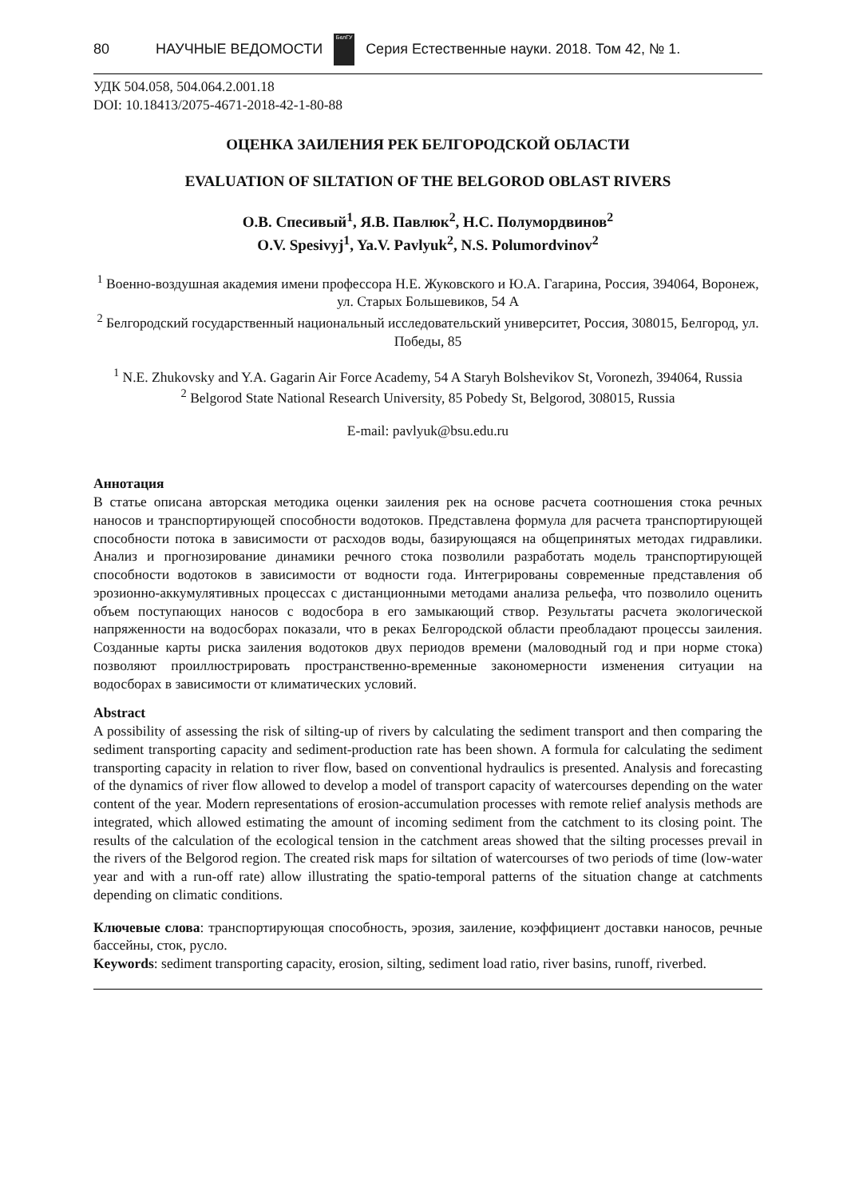80 НАУЧНЫЕ ВЕДОМОСТИ
БелГУ
Серия Естественные науки. 2018. Том 42, № 1.
УДК 504.058, 504.064.2.001.18
DOI: 10.18413/2075-4671-2018-42-1-80-88
ОЦЕНКА ЗАИЛЕНИЯ РЕК БЕЛГОРОДСКОЙ ОБЛАСТИ
EVALUATION OF SILTATION OF THE BELGOROD OBLAST RIVERS
О.В. Спесивый<sup>1</sup>, Я.В. Павлюк<sup>2</sup>, Н.С. Полумордвинов<sup>2</sup>
O.V. Spesivyj<sup>1</sup>, Ya.V. Pavlyuk<sup>2</sup>, N.S. Polumordvinov<sup>2</sup>
<sup>1</sup> Военно-воздушная академия имени профессора Н.Е. Жуковского и Ю.А. Гагарина, Россия, 394064, Воронеж, ул. Старых Большевиков, 54 А
<sup>2</sup> Белгородский государственный национальный исследовательский университет, Россия, 308015, Белгород, ул. Победы, 85
<sup>1</sup> N.E. Zhukovsky and Y.A. Gagarin Air Force Academy, 54 A Staryh Bolshevikov St, Voronezh, 394064, Russia
<sup>2</sup> Belgorod State National Research University, 85 Pobedy St, Belgorod, 308015, Russia
E-mail: pavlyuk@bsu.edu.ru
Аннотация
В статье описана авторская методика оценки заиления рек на основе расчета соотношения стока речных наносов и транспортирующей способности водотоков. Представлена формула для расчета транспортирующей способности потока в зависимости от расходов воды, базирующаяся на общепринятых методах гидравлики. Анализ и прогнозирование динамики речного стока позволили разработать модель транспортирующей способности водотоков в зависимости от водности года. Интегрированы современные представления об эрозионно-аккумулятивных процессах с дистанционными методами анализа рельефа, что позволило оценить объем поступающих наносов с водосбора в его замыкающий створ. Результаты расчета экологической напряженности на водосборах показали, что в реках Белгородской области преобладают процессы заиления. Созданные карты риска заиления водотоков двух периодов времени (маловодный год и при норме стока) позволяют проиллюстрировать пространственно-временные закономерности изменения ситуации на водосборах в зависимости от климатических условий.
Abstract
A possibility of assessing the risk of silting-up of rivers by calculating the sediment transport and then comparing the sediment transporting capacity and sediment-production rate has been shown. A formula for calculating the sediment transporting capacity in relation to river flow, based on conventional hydraulics is presented. Analysis and forecasting of the dynamics of river flow allowed to develop a model of transport capacity of watercourses depending on the water content of the year. Modern representations of erosion-accumulation processes with remote relief analysis methods are integrated, which allowed estimating the amount of incoming sediment from the catchment to its closing point. The results of the calculation of the ecological tension in the catchment areas showed that the silting processes prevail in the rivers of the Belgorod region. The created risk maps for siltation of watercourses of two periods of time (low-water year and with a run-off rate) allow illustrating the spatio-temporal patterns of the situation change at catchments depending on climatic conditions.
Ключевые слова: транспортирующая способность, эрозия, заиление, коэффициент доставки наносов, речные бассейны, сток, русло.
Keywords: sediment transporting capacity, erosion, silting, sediment load ratio, river basins, runoff, riverbed.